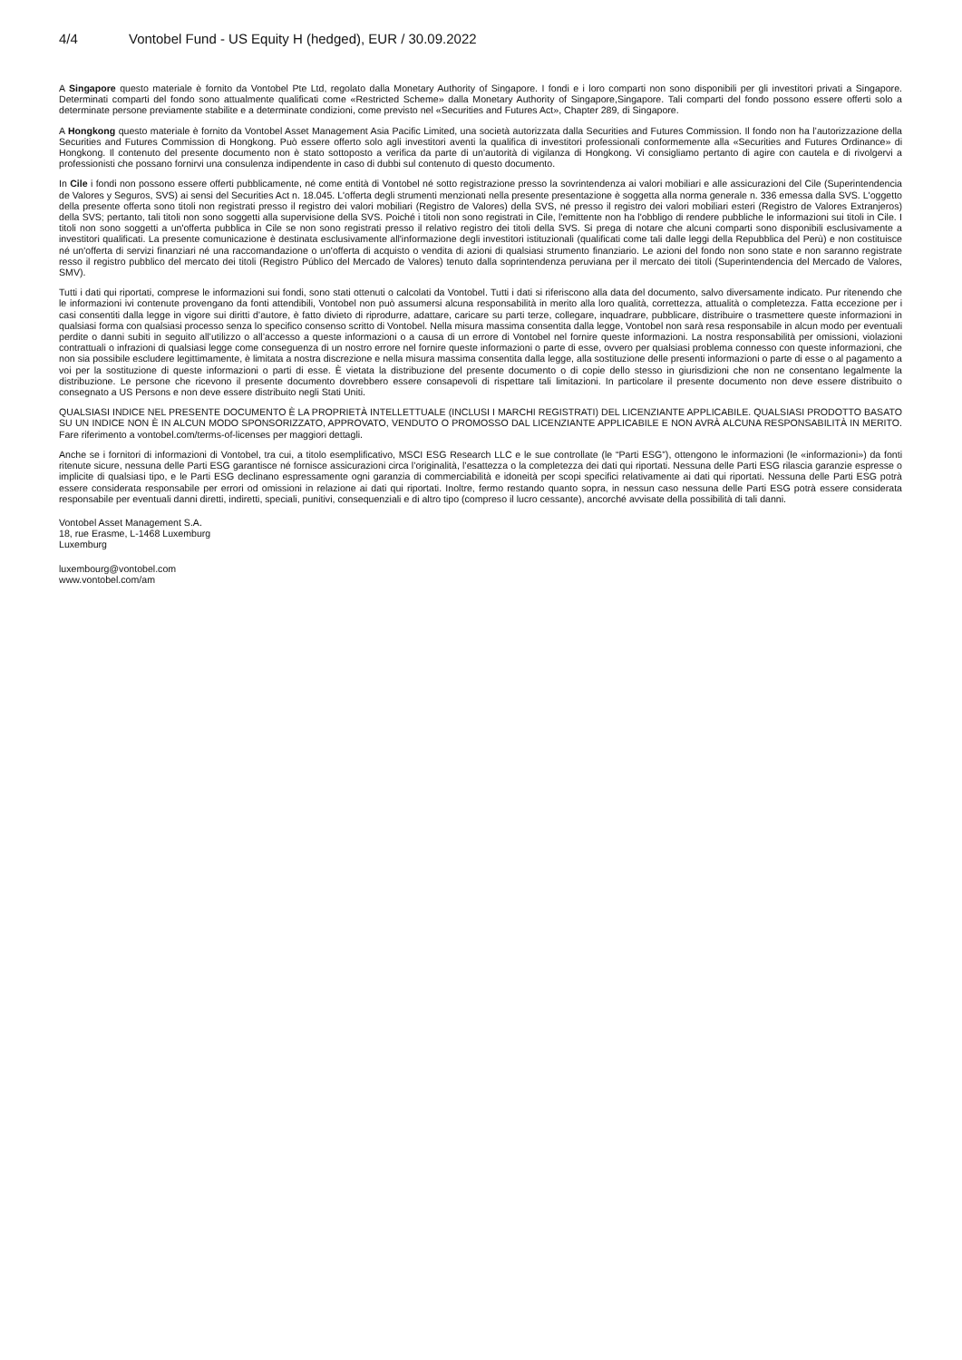4/4 Vontobel Fund - US Equity H (hedged), EUR / 30.09.2022
A Singapore questo materiale è fornito da Vontobel Pte Ltd, regolato dalla Monetary Authority of Singapore. I fondi e i loro comparti non sono disponibili per gli investitori privati a Singapore. Determinati comparti del fondo sono attualmente qualificati come «Restricted Scheme» dalla Monetary Authority of Singapore,Singapore. Tali comparti del fondo possono essere offerti solo a determinate persone previamente stabilite e a determinate condizioni, come previsto nel «Securities and Futures Act», Chapter 289, di Singapore.
A Hongkong questo materiale è fornito da Vontobel Asset Management Asia Pacific Limited, una società autorizzata dalla Securities and Futures Commission. Il fondo non ha l’autorizzazione della Securities and Futures Commission di Hongkong. Può essere offerto solo agli investitori aventi la qualifica di investitori professionali conformemente alla «Securities and Futures Ordinance» di Hongkong. Il contenuto del presente documento non è stato sottoposto a verifica da parte di un’autorità di vigilanza di Hongkong. Vi consigliamo pertanto di agire con cautela e di rivolgervi a professionisti che possano fornirvi una consulenza indipendente in caso di dubbi sul contenuto di questo documento.
In Cile i fondi non possono essere offerti pubblicamente, né come entità di Vontobel né sotto registrazione presso la sovrintendenza ai valori mobiliari e alle assicurazioni del Cile (Superintendencia de Valores y Seguros, SVS) ai sensi del Securities Act n. 18.045. L'offerta degli strumenti menzionati nella presente presentazione è soggetta alla norma generale n. 336 emessa dalla SVS. L'oggetto della presente offerta sono titoli non registrati presso il registro dei valori mobiliari (Registro de Valores) della SVS, né presso il registro dei valori mobiliari esteri (Registro de Valores Extranjeros) della SVS; pertanto, tali titoli non sono soggetti alla supervisione della SVS. Poiché i titoli non sono registrati in Cile, l'emittente non ha l'obbligo di rendere pubbliche le informazioni sui titoli in Cile. I titoli non sono soggetti a un'offerta pubblica in Cile se non sono registrati presso il relativo registro dei titoli della SVS. Si prega di notare che alcuni comparti sono disponibili esclusivamente a investitori qualificati. La presente comunicazione è destinata esclusivamente all'informazione degli investitori istituzionali (qualificati come tali dalle leggi della Repubblica del Perù) e non costituisce né un'offerta di servizi finanziari né una raccomandazione o un'offerta di acquisto o vendita di azioni di qualsiasi strumento finanziario. Le azioni del fondo non sono state e non saranno registrate resso il registro pubblico del mercato dei titoli (Registro Público del Mercado de Valores) tenuto dalla soprintendenza peruviana per il mercato dei titoli (Superintendencia del Mercado de Valores, SMV).
Tutti i dati qui riportati, comprese le informazioni sui fondi, sono stati ottenuti o calcolati da Vontobel. Tutti i dati si riferiscono alla data del documento, salvo diversamente indicato. Pur ritenendo che le informazioni ivi contenute provengano da fonti attendibili, Vontobel non può assumersi alcuna responsabilità in merito alla loro qualità, correttezza, attualità o completezza. Fatta eccezione per i casi consentiti dalla legge in vigore sui diritti d’autore, è fatto divieto di riprodurre, adattare, caricare su parti terze, collegare, inquadrare, pubblicare, distribuire o trasmettere queste informazioni in qualsiasi forma con qualsiasi processo senza lo specifico consenso scritto di Vontobel. Nella misura massima consentita dalla legge, Vontobel non sarà resa responsabile in alcun modo per eventuali perdite o danni subiti in seguito all’utilizzo o all’accesso a queste informazioni o a causa di un errore di Vontobel nel fornire queste informazioni. La nostra responsabilità per omissioni, violazioni contrattuali o infrazioni di qualsiasi legge come conseguenza di un nostro errore nel fornire queste informazioni o parte di esse, ovvero per qualsiasi problema connesso con queste informazioni, che non sia possibile escludere legittimamente, è limitata a nostra discrezione e nella misura massima consentita dalla legge, alla sostituzione delle presenti informazioni o parte di esse o al pagamento a voi per la sostituzione di queste informazioni o parti di esse. È vietata la distribuzione del presente documento o di copie dello stesso in giurisdizioni che non ne consentano legalmente la distribuzione. Le persone che ricevono il presente documento dovrebbero essere consapevoli di rispettare tali limitazioni. In particolare il presente documento non deve essere distribuito o consegnato a US Persons e non deve essere distribuito negli Stati Uniti.
QUALSIASI INDICE NEL PRESENTE DOCUMENTO È LA PROPRIETÀ INTELLETTUALE (INCLUSI I MARCHI REGISTRATI) DEL LICENZIANTE APPLICABILE. QUALSIASI PRODOTTO BASATO SU UN INDICE NON È IN ALCUN MODO SPONSORIZZATO, APPROVATO, VENDUTO O PROMOSSO DAL LICENZIANTE APPLICABILE E NON AVRÀ ALCUNA RESPONSABILITÀ IN MERITO. Fare riferimento a vontobel.com/terms-of-licenses per maggiori dettagli.
Anche se i fornitori di informazioni di Vontobel, tra cui, a titolo esemplificativo, MSCI ESG Research LLC e le sue controllate (le “Parti ESG”), ottengono le informazioni (le «informazioni») da fonti ritenute sicure, nessuna delle Parti ESG garantisce né fornisce assicurazioni circa l’originalità, l’esattezza o la completezza dei dati qui riportati. Nessuna delle Parti ESG rilascia garanzie espresse o implicite di qualsiasi tipo, e le Parti ESG declinano espressamente ogni garanzia di commerciabilità e idoneità per scopi specifici relativamente ai dati qui riportati. Nessuna delle Parti ESG potrà essere considerata responsabile per errori od omissioni in relazione ai dati qui riportati. Inoltre, fermo restando quanto sopra, in nessun caso nessuna delle Parti ESG potrà essere considerata responsabile per eventuali danni diretti, indiretti, speciali, punitivi, consequenziali e di altro tipo (compreso il lucro cessante), ancorché avvisate della possibilità di tali danni.
Vontobel Asset Management S.A.
18, rue Erasme, L-1468 Luxemburg
Luxemburg
luxembourg@vontobel.com
www.vontobel.com/am